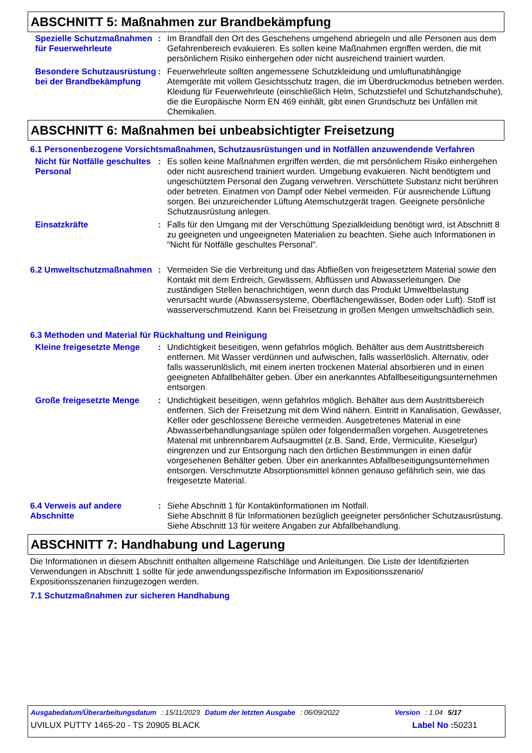ABSCHNITT 5: Maßnahmen zur Brandbekämpfung
Spezielle Schutzmaßnahmen für Feuerwehrleute
: Im Brandfall den Ort des Geschehens umgehend abriegeln und alle Personen aus dem Gefahrenbereich evakuieren. Es sollen keine Maßnahmen ergriffen werden, die mit persönlichem Risiko einhergehen oder nicht ausreichend trainiert wurden.
Besondere Schutzausrüstung bei der Brandbekämpfung
: Feuerwehrleute sollten angemessene Schutzkleidung und umluftunabhängige Atemgeräte mit vollem Gesichtsschutz tragen, die im Überdruckmodus betrieben werden. Kleidung für Feuerwehrleute (einschließlich Helm, Schutzstiefel und Schutzhandschuhe), die die Europäische Norm EN 469 einhält, gibt einen Grundschutz bei Unfällen mit Chemikalien.
ABSCHNITT 6: Maßnahmen bei unbeabsichtigter Freisetzung
6.1 Personenbezogene Vorsichtsmaßnahmen, Schutzausrüstungen und in Notfällen anzuwendende Verfahren
Nicht für Notfälle geschultes Personal
: Es sollen keine Maßnahmen ergriffen werden, die mit persönlichem Risiko einhergehen oder nicht ausreichend trainiert wurden. Umgebung evakuieren. Nicht benötigtem und ungeschütztem Personal den Zugang verwehren. Verschüttete Substanz nicht berühren oder betreten. Einatmen von Dampf oder Nebel vermeiden. Für ausreichende Lüftung sorgen. Bei unzureichender Lüftung Atemschutzgerät tragen. Geeignete persönliche Schutzausrüstung anlegen.
Einsatzkräfte : Falls für den Umgang mit der Verschüttung Spezialkleidung benötigt wird, ist Abschnitt 8 zu geeigneten und ungeeigneten Materialien zu beachten. Siehe auch Informationen in "Nicht für Notfälle geschultes Personal".
6.2 Umweltschutzmaßnahmen : Vermeiden Sie die Verbreitung und das Abfließen von freigesetztem Material sowie den Kontakt mit dem Erdreich, Gewässern, Abflüssen und Abwasserleitungen. Die zuständigen Stellen benachrichtigen, wenn durch das Produkt Umweltbelastung verursacht wurde (Abwassersysteme, Oberflächengewässer, Boden oder Luft). Stoff ist wasserverschmutzend. Kann bei Freisetzung in großen Mengen umweltschädlich sein.
6.3 Methoden und Material für Rückhaltung und Reinigung
Kleine freigesetzte Menge
: Undichtigkeit beseitigen, wenn gefahrlos möglich. Behälter aus dem Austrittsbereich entfernen. Mit Wasser verdünnen und aufwischen, falls wasserlöslich. Alternativ, oder falls wasserunlöslich, mit einem inerten trockenen Material absorbieren und in einen geeigneten Abfallbehälter geben. Über ein anerkanntes Abfallbeseitigungsunternehmen entsorgen.
Große freigesetzte Menge : Undichtigkeit beseitigen, wenn gefahrlos möglich. Behälter aus dem Austrittsbereich entfernen. Sich der Freisetzung mit dem Wind nähern. Eintritt in Kanalisation, Gewässer, Keller oder geschlossene Bereiche vermeiden. Ausgetretenes Material in eine Abwasserbehandlungsanlage spülen oder folgendermaßen vorgehen. Ausgetretenes Material mit unbrennbarem Aufsaugmittel (z.B. Sand, Erde, Vermiculite, Kieselgur) eingrenzen und zur Entsorgung nach den örtlichen Bestimmungen in einen dafür vorgesehenen Behälter geben. Über ein anerkanntes Abfallbeseitigungsunternehmen entsorgen. Verschmutzte Absorptionsmittel können genauso gefährlich sein, wie das freigesetzte Material.
6.4 Verweis auf andere Abschnitte
: Siehe Abschnitt 1 für Kontaktinformationen im Notfall.
Siehe Abschnitt 8 für Informationen bezüglich geeigneter persönlicher Schutzausrüstung.
Siehe Abschnitt 13 für weitere Angaben zur Abfallbehandlung.
ABSCHNITT 7: Handhabung und Lagerung
Die Informationen in diesem Abschnitt enthalten allgemeine Ratschläge und Anleitungen. Die Liste der Identifizierten Verwendungen in Abschnitt 1 sollte für jede anwendungsspezifische Information im Expositionsszenario/ Expositionsszenarien hinzugezogen werden.
7.1 Schutzmaßnahmen zur sicheren Handhabung
Ausgabedatum/Überarbeitungsdatum : 15/11/2023 Datum der letzten Ausgabe : 06/09/2022 Version : 1.04 5/17
UVILUX PUTTY 1465-20 - TS 20905 BLACK Label No : 50231